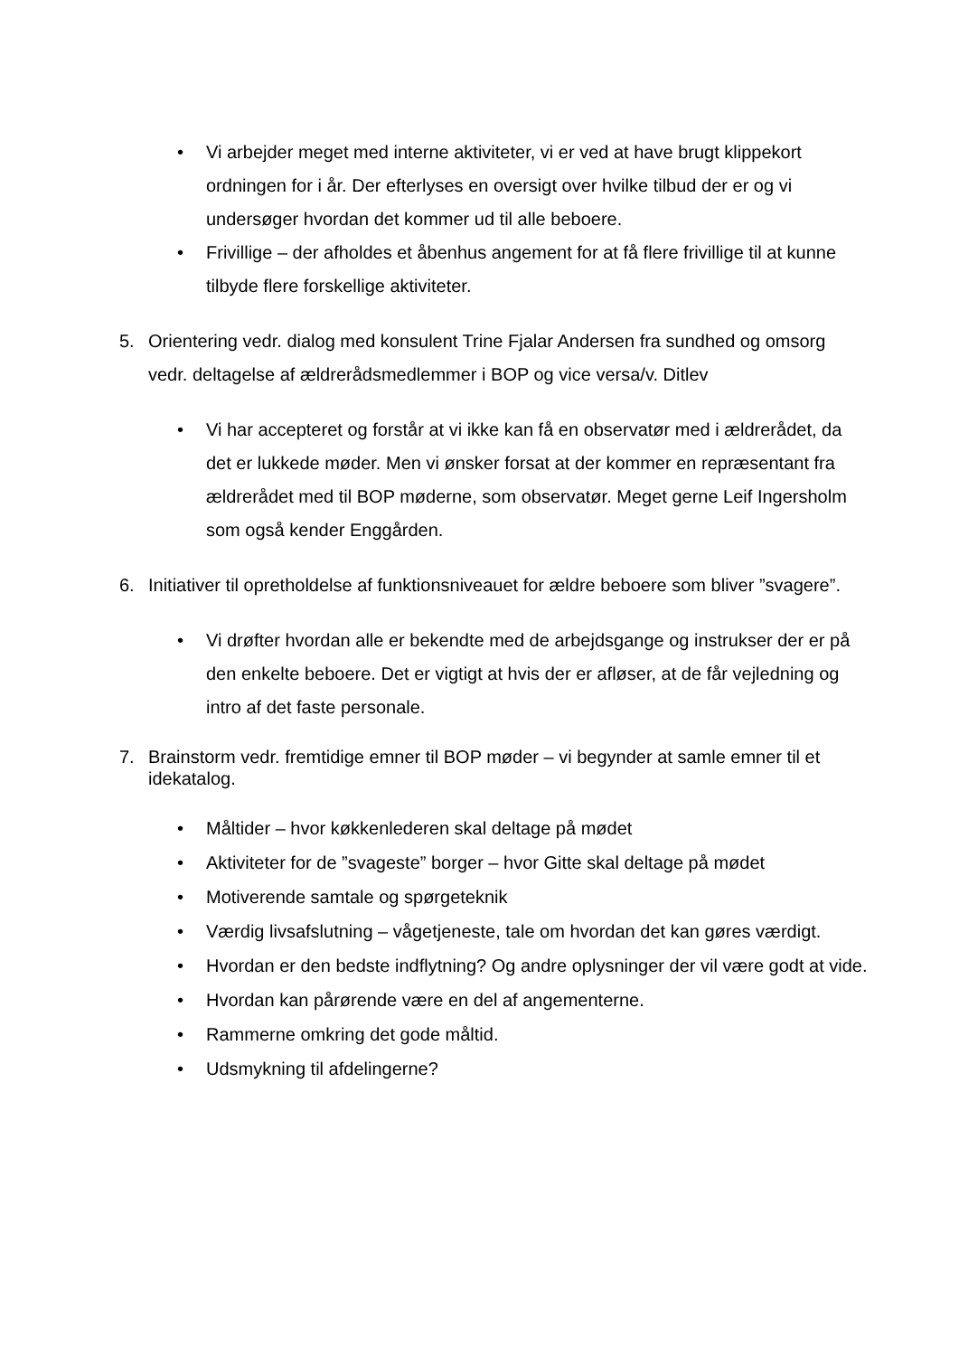• Vi arbejder meget med interne aktiviteter, vi er ved at have brugt klippekort ordningen for i år. Der efterlyses en oversigt over hvilke tilbud der er og vi undersøger hvordan det kommer ud til alle beboere.
• Frivillige – der afholdes et åbenhus angement for at få flere frivillige til at kunne tilbyde flere forskellige aktiviteter.
5. Orientering vedr. dialog med konsulent Trine Fjalar Andersen fra sundhed og omsorg vedr. deltagelse af ældrerådsmedlemmer i BOP og vice versa/v. Ditlev
• Vi har accepteret og forstår at vi ikke kan få en observatør med i ældrerådet, da det er lukkede møder. Men vi ønsker forsat at der kommer en repræsentant fra ældrerådet med til BOP møderne, som observatør. Meget gerne Leif Ingersholm som også kender Enggården.
6. Initiativer til opretholdelse af funktionsniveauet for ældre beboere som bliver ”svagere”.
• Vi drøfter hvordan alle er bekendte med de arbejdsgange og instrukser der er på den enkelte beboere. Det er vigtigt at hvis der er afløser, at de får vejledning og intro af det faste personale.
7. Brainstorm vedr. fremtidige emner til BOP møder – vi begynder at samle emner til et idekatalog.
• Måltider – hvor køkkenlederen skal deltage på mødet
• Aktiviteter for de ”svageste” borger – hvor Gitte skal deltage på mødet
• Motiverende samtale og spørgeteknik
• Værdig livsafslutning – vågetjeneste, tale om hvordan det kan gøres værdigt.
• Hvordan er den bedste indflytning? Og andre oplysninger der vil være godt at vide.
• Hvordan kan pårørende være en del af angementerne.
• Rammerne omkring det gode måltid.
• Udsmykning til afdelingerne?